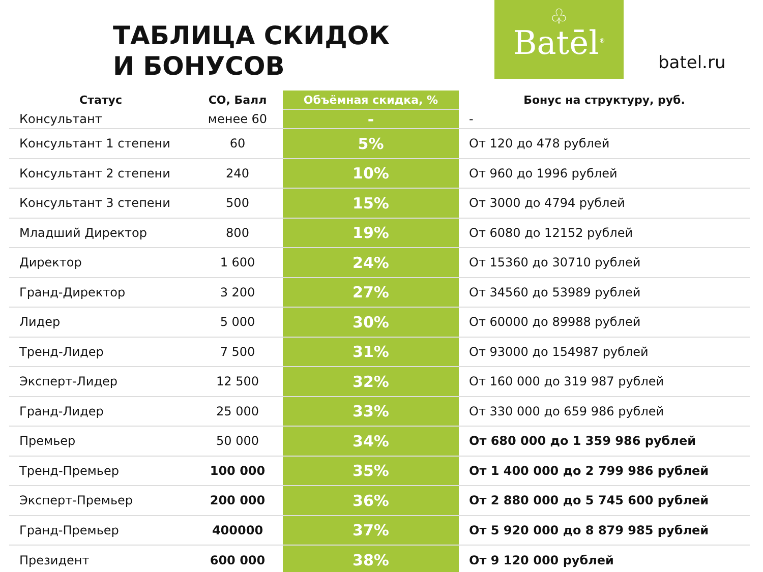ТАБЛИЦА СКИДОК
И БОНУСОВ
♧
Batēl<sup>®</sup>
batel.ru
| Статус | СО, Балл | Объёмная скидка, % | Бонус на структуру, руб. |
| --- | --- | --- | --- |
| Консультант | менее 60 | - | - |
| Консультант 1 степени | 60 | 5% | От 120 до 478 рублей |
| Консультант 2 степени | 240 | 10% | От 960 до 1996 рублей |
| Консультант 3 степени | 500 | 15% | От 3000 до 4794 рублей |
| Младший Директор | 800 | 19% | От 6080 до 12152 рублей |
| Директор | 1 600 | 24% | От 15360 до 30710 рублей |
| Гранд-Директор | 3 200 | 27% | От 34560 до 53989 рублей |
| Лидер | 5 000 | 30% | От 60000 до 89988 рублей |
| Тренд-Лидер | 7 500 | 31% | От 93000 до 154987 рублей |
| Эксперт-Лидер | 12 500 | 32% | От 160 000 до 319 987 рублей |
| Гранд-Лидер | 25 000 | 33% | От 330 000 до 659 986 рублей |
| Премьер | 50 000 | 34% | От 680 000 до 1 359 986 рублей |
| Тренд-Премьер | 100 000 | 35% | От 1 400 000 до 2 799 986 рублей |
| Эксперт-Премьер | 200 000 | 36% | От 2 880 000 до 5 745 600 рублей |
| Гранд-Премьер | 400000 | 37% | От 5 920 000 до 8 879 985 рублей |
| Президент | 600 000 | 38% | От 9 120 000 рублей |